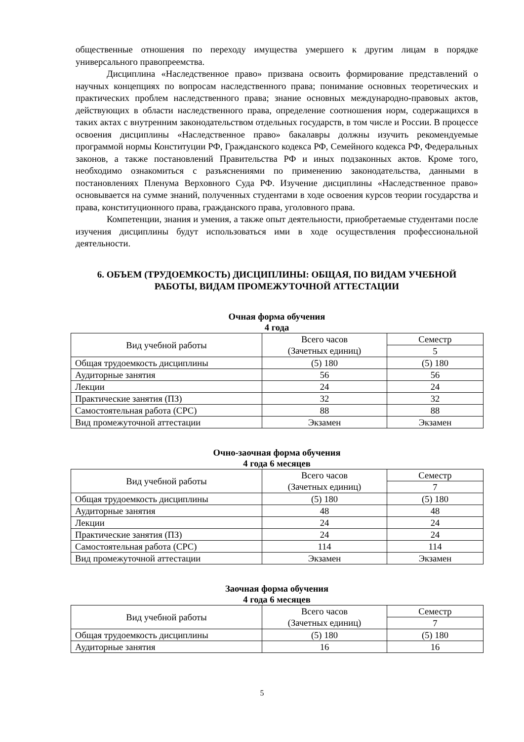общественные отношения по переходу имущества умершего к другим лицам в порядке универсального правопреемства.
Дисциплина «Наследственное право» призвана освоить формирование представлений о научных концепциях по вопросам наследственного права; понимание основных теоретических и практических проблем наследственного права; знание основных международно-правовых актов, действующих в области наследственного права, определение соотношения норм, содержащихся в таких актах с внутренним законодательством отдельных государств, в том числе и России. В процессе освоения дисциплины «Наследственное право» бакалавры должны изучить рекомендуемые программой нормы Конституции РФ, Гражданского кодекса РФ, Семейного кодекса РФ, Федеральных законов, а также постановлений Правительства РФ и иных подзаконных актов. Кроме того, необходимо ознакомиться с разъяснениями по применению законодательства, данными в постановлениях Пленума Верховного Суда РФ. Изучение дисциплины «Наследственное право» основывается на сумме знаний, полученных студентами в ходе освоения курсов теории государства и права, конституционного права, гражданского права, уголовного права.
Компетенции, знания и умения, а также опыт деятельности, приобретаемые студентами после изучения дисциплины будут использоваться ими в ходе осуществления профессиональной деятельности.
6. ОБЪЕМ (ТРУДОЕМКОСТЬ) ДИСЦИПЛИНЫ: ОБЩАЯ, ПО ВИДАМ УЧЕБНОЙ РАБОТЫ, ВИДАМ ПРОМЕЖУТОЧНОЙ АТТЕСТАЦИИ
Очная форма обучения
4 года
| Вид учебной работы | Всего часов (Зачетных единиц) | Семестр |
| | | 5 |
| Общая трудоемкость дисциплины | (5) 180 | (5) 180 |
| Аудиторные занятия | 56 | 56 |
| Лекции | 24 | 24 |
| Практические занятия (ПЗ) | 32 | 32 |
| Самостоятельная работа (СРС) | 88 | 88 |
| Вид промежуточной аттестации | Экзамен | Экзамен |
Очно-заочная форма обучения
4 года 6 месяцев
| Вид учебной работы | Всего часов (Зачетных единиц) | Семестр |
| | | 7 |
| Общая трудоемкость дисциплины | (5) 180 | (5) 180 |
| Аудиторные занятия | 48 | 48 |
| Лекции | 24 | 24 |
| Практические занятия (ПЗ) | 24 | 24 |
| Самостоятельная работа (СРС) | 114 | 114 |
| Вид промежуточной аттестации | Экзамен | Экзамен |
Заочная форма обучения
4 года 6 месяцев
| Вид учебной работы | Всего часов (Зачетных единиц) | Семестр |
| | | 7 |
| Общая трудоемкость дисциплины | (5) 180 | (5) 180 |
| Аудиторные занятия | 16 | 16 |
5